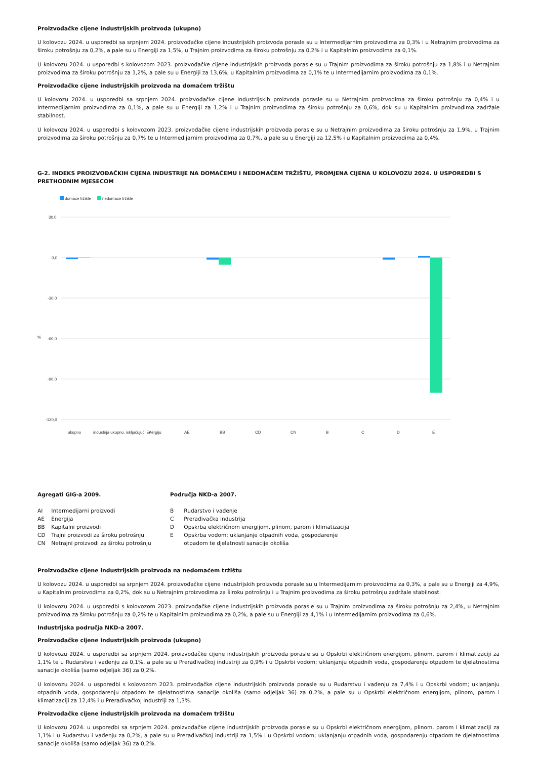Proizvođačke cijene industrijskih proizvoda (ukupno)
U kolovozu 2024. u usporedbi sa srpnjem 2024. proizvođačke cijene industrijskih proizvoda porasle su u Intermedijarnim proizvodima za 0,3% i u Netrajnim proizvodima za široku potrošnju za 0,2%, a pale su u Energiji za 1,5%, u Trajnim proizvodima za široku potrošnju za 0,2% i u Kapitalnim proizvodima za 0,1%.
U kolovozu 2024. u usporedbi s kolovozom 2023. proizvođačke cijene industrijskih proizvoda porasle su u Trajnim proizvodima za široku potrošnju za 1,8% i u Netrajnim proizvodima za široku potrošnju za 1,2%, a pale su u Energiji za 13,6%, u Kapitalnim proizvodima za 0,1% te u Intermedijarnim proizvodima za 0,1%.
Proizvođačke cijene industrijskih proizvoda na domaćem tržištu
U kolovozu 2024. u usporedbi sa srpnjem 2024. proizvođačke cijene industrijskih proizvoda porasle su u Netrajnim proizvodima za široku potrošnju za 0,4% i u Intermedijarnim proizvodima za 0,1%, a pale su u Energiji za 1,2% i u Trajnim proizvodima za široku potrošnju za 0,6%, dok su u Kapitalnim proizvodima zadržale stabilnost.
U kolovozu 2024. u usporedbi s kolovozom 2023. proizvođačke cijene industrijskih proizvoda porasle su u Netrajnim proizvodima za široku potrošnju za 1,9%, u Trajnim proizvodima za široku potrošnju za 0,7% te u Intermedijarnim proizvodima za 0,7%, a pale su u Energiji za 12,5% i u Kapitalnim proizvodima za 0,4%.
G-2. INDEKS PROIZVOĐAČKIH CIJENA INDUSTRIJE NA DOMAĆEMU I NEDOMAĆEM TRŽIŠTU, PROMJENA CIJENA U KOLOVOZU 2024. U USPOREDBI S PRETHODNIM MJESECOM
domaće tržište
nedomaće tržište
30,0
0,0
-30,0
-60,0
-90,0
-120,0
%
ukupno
industrija ukupno, isključujući Energiju
AI
AE
BB
CD
CN
B
C
D
E
Agregati GIG-a 2009.
AI Intermedijarni proizvodi
AE Energija
BB Kapitalni proizvodi
CD Trajni proizvodi za široku potrošnju
CN Netrajni proizvodi za široku potrošnju
Područja NKD-a 2007.
B Rudarstvo i vađenje
C Prerađivačka industrija
D Opskrba električnom energijom, plinom, parom i klimatizacija
E Opskrba vodom; uklanjanje otpadnih voda, gospodarenje
otpadom te djelatnosti sanacije okoliša
Proizvođačke cijene industrijskih proizvoda na nedomaćem tržištu
U kolovozu 2024. u usporedbi sa srpnjem 2024. proizvođačke cijene industrijskih proizvoda porasle su u Intermedijarnim proizvodima za 0,3%, a pale su u Energiji za 4,9%, u Kapitalnim proizvodima za 0,2%, dok su u Netrajnim proizvodima za široku potrošnju i u Trajnim proizvodima za široku potrošnju zadržale stabilnost.
U kolovozu 2024. u usporedbi s kolovozom 2023. proizvođačke cijene industrijskih proizvoda porasle su u Trajnim proizvodima za široku potrošnju za 2,4%, u Netrajnim proizvodima za široku potrošnju za 0,2% te u Kapitalnim proizvodima za 0,2%, a pale su u Energiji za 4,1% i u Intermedijarnim proizvodima za 0,6%.
Industrijska područja NKD-a 2007.
Proizvođačke cijene industrijskih proizvoda (ukupno)
U kolovozu 2024. u usporedbi sa srpnjem 2024. proizvođačke cijene industrijskih proizvoda porasle su u Opskrbi električnom energijom, plinom, parom i klimatizaciji za 1,1% te u Rudarstvu i vađenju za 0,1%, a pale su u Prerađivačkoj industriji za 0,9% i u Opskrbi vodom; uklanjanju otpadnih voda, gospodarenju otpadom te djelatnostima sanacije okoliša (samo odjeljak 36) za 0,2%.
U kolovozu 2024. u usporedbi s kolovozom 2023. proizvođačke cijene industrijskih proizvoda porasle su u Rudarstvu i vađenju za 7,4% i u Opskrbi vodom; uklanjanju otpadnih voda, gospodarenju otpadom te djelatnostima sanacije okoliša (samo odjeljak 36) za 0,2%, a pale su u Opskrbi električnom energijom, plinom, parom i klimatizaciji za 12,4% i u Prerađivačkoj industriji za 1,3%.
Proizvođačke cijene industrijskih proizvoda na domaćem tržištu
U kolovozu 2024. u usporedbi sa srpnjem 2024. proizvođačke cijene industrijskih proizvoda porasle su u Opskrbi električnom energijom, plinom, parom i klimatizaciji za 1,1% i u Rudarstvu i vađenju za 0,2%, a pale su u Prerađivačkoj industriji za 1,5% i u Opskrbi vodom; uklanjanju otpadnih voda, gospodarenju otpadom te djelatnostima sanacije okoliša (samo odjeljak 36) za 0,2%.